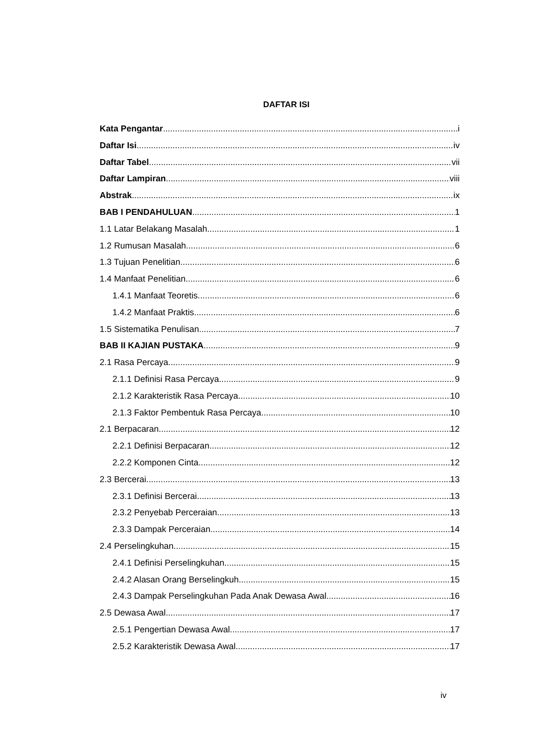DAFTAR ISI
Kata Pengantar i
Daftar Isi iv
Daftar Tabel vii
Daftar Lampiran viii
Abstrak ix
BAB I PENDAHULUAN 1
1.1 Latar Belakang Masalah 1
1.2 Rumusan Masalah 6
1.3 Tujuan Penelitian 6
1.4 Manfaat Penelitian 6
1.4.1 Manfaat Teoretis 6
1.4.2 Manfaat Praktis 6
1.5 Sistematika Penulisan 7
BAB II KAJIAN PUSTAKA 9
2.1 Rasa Percaya 9
2.1.1 Definisi Rasa Percaya 9
2.1.2 Karakteristik Rasa Percaya 10
2.1.3 Faktor Pembentuk Rasa Percaya 10
2.1 Berpacaran 12
2.2.1 Definisi Berpacaran 12
2.2.2 Komponen Cinta 12
2.3 Bercerai 13
2.3.1 Definisi Bercerai 13
2.3.2 Penyebab Perceraian 13
2.3.3 Dampak Perceraian 14
2.4 Perselingkuhan 15
2.4.1 Definisi Perselingkuhan 15
2.4.2 Alasan Orang Berselingkuh 15
2.4.3 Dampak Perselingkuhan Pada Anak Dewasa Awal 16
2.5 Dewasa Awal 17
2.5.1 Pengertian Dewasa Awal 17
2.5.2 Karakteristik Dewasa Awal 17
iv